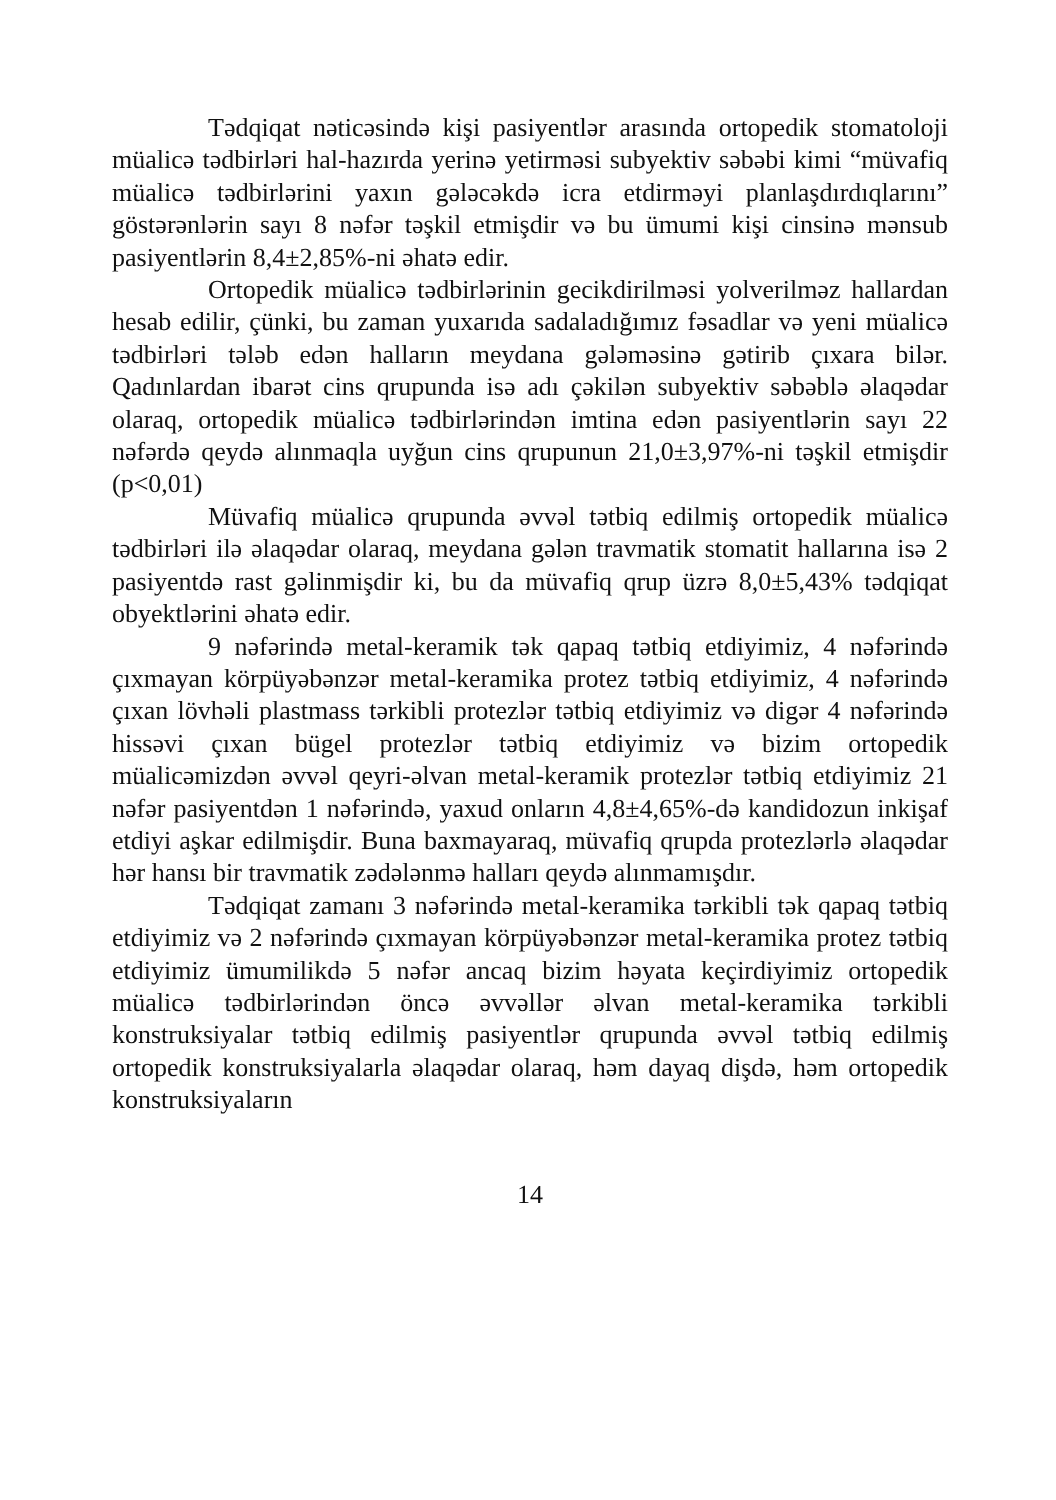Tədqiqat nəticəsində kişi pasiyentlər arasında ortopedik stomatoloji müalicə tədbirləri hal-hazırda yerinə yetirməsi subyektiv səbəbi kimi “müvafiq müalicə tədbirlərini yaxın gələcəkdə icra etdirməyi planlaşdırdıqlarını” göstərənlərin sayı 8 nəfər təşkil etmişdir və bu ümumi kişi cinsinə mənsub pasiyentlərin 8,4±2,85%-ni əhatə edir.
Ortopedik müalicə tədbirlərinin gecikdirilməsi yolverilməz hallardan hesab edilir, çünki, bu zaman yuxarıda sadaladığımız fəsadlar və yeni müalicə tədbirləri tələb edən halların meydana gələməsinə gətirib çıxara bilər. Qadınlardan ibarət cins qrupunda isə adı çəkilən subyektiv səbəblə əlaqədar olaraq, ortopedik müalicə tədbirlərindən imtina edən pasiyentlərin sayı 22 nəfərdə qeydə alınmaqla uyğun cins qrupunun 21,0±3,97%-ni təşkil etmişdir (p<0,01)
Müvafiq müalicə qrupunda əvvəl tətbiq edilmiş ortopedik müalicə tədbirləri ilə əlaqədar olaraq, meydana gələn travmatik stomatit hallarına isə 2 pasiyentdə rast gəlinmişdir ki, bu da müvafiq qrup üzrə 8,0±5,43% tədqiqat obyektlərini əhatə edir.
9 nəfərində metal-keramik tək qapaq tətbiq etdiyimiz, 4 nəfərində çıxmayan körpüyəbənzər metal-keramika protez tətbiq etdiyimiz, 4 nəfərində çıxan lövhəli plastmass tərkibli protezlər tətbiq etdiyimiz və digər 4 nəfərində hissəvi çıxan bügel protezlər tətbiq etdiyimiz və bizim ortopedik müalicəmizdən əvvəl qeyri-əlvan metal-keramik protezlər tətbiq etdiyimiz 21 nəfər pasiyentdən 1 nəfərində, yaxud onların 4,8±4,65%-də kandidozun inkişaf etdiyi aşkar edilmişdir. Buna baxmayaraq, müvafiq qrupda protezlərlə əlaqədar hər hansı bir travmatik zədələnmə halları qeydə alınmamışdır.
Tədqiqat zamanı 3 nəfərində metal-keramika tərkibli tək qapaq tətbiq etdiyimiz və 2 nəfərində çıxmayan körpüyəbənzər metal-keramika protez tətbiq etdiyimiz ümumilikdə 5 nəfər ancaq bizim həyata keçirdiyimiz ortopedik müalicə tədbirlərindən öncə əvvəllər əlvan metal-keramika tərkibli konstruksiyalar tətbiq edilmiş pasiyentlər qrupunda əvvəl tətbiq edilmiş ortopedik konstruksiyalarla əlaqədar olaraq, həm dayaq dişdə, həm ortopedik konstruksiyaların
14